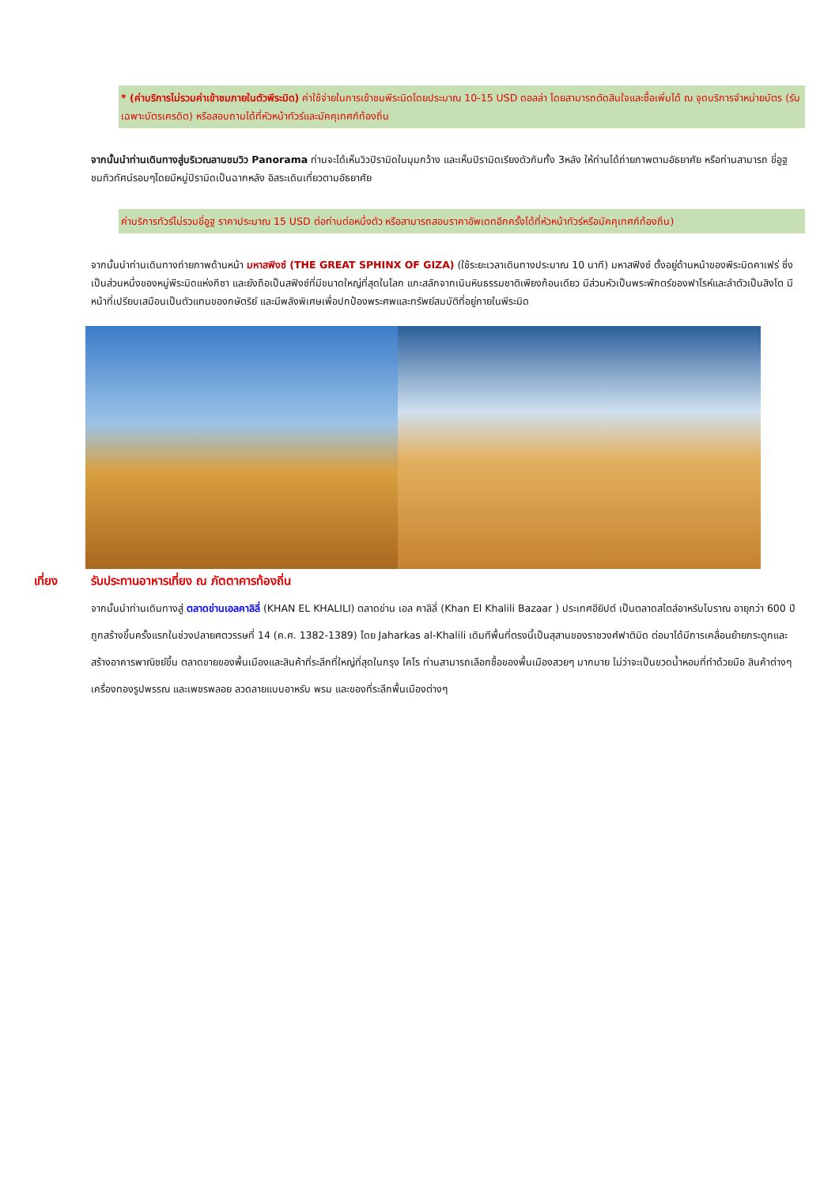* (ค่าบริการไม่รวมค่าเข้าชมภายในตัวพีระมิด) ค่าใช้จ่ายในการเข้าชมพีระมิดโดยประมาณ 10-15 USD ดอลล่า โดยสามารถตัดสินใจและซื้อเพิ่มได้ ณ จุดบริการจำหน่ายบัตร (รับเฉพาะบัตรเครดิต) หรือสอบถามได้ที่หัวหน้าทัวร์และมัคคุเทศก์ท้องถิ่น
จากนั้นนำท่านเดินทางสู่บริเวณลานชมวิว Panorama ท่านจะได้เห็นวิวปิรามิดในมุมกว้าง และเห็นปิรามิดเรียงตัวกันทั้ง 3หลัง ให้ท่านได้ถ่ายภาพตามอัธยาศัย หรือท่านสามารถ ขี่อูฐ ชมทิวทัศน์รอบๆโดยมีหมู่ปิรามิดเป็นฉากหลัง อิสระเดินเที่ยวตามอัธยาศัย
ค่าบริการทัวร์ไม่รวมขี่อูฐ ราคาประมาณ 15 USD ต่อท่านต่อหนึ่งตัว หรือสามารถสอบราคาอัพเดทอีกครั้งได้ที่หัวหน้าทัวร์หรือมัคคุเทศก์ท้องถิ่น)
จากนั้นนำท่านเดินทางถ่ายภาพด้านหน้า มหาสฟิงซ์ (THE GREAT SPHINX OF GIZA) (ใช้ระยะเวลาเดินทางประมาณ 10 นาที) มหาสฟิงซ์ ตั้งอยู่ด้านหน้าของพีระมิดคาเฟร่ ซึ่งเป็นส่วนหนึ่งของหมู่พีระมิดแห่งกีซา และยังถือเป็นสฟิงซ์ที่มีขนาดใหญ่ที่สุดในโลก แกะสลักจากเนินหินธรรมชาติเพียงก้อนเดียว มีส่วนหัวเป็นพระพักตร์ของฟาโรห์และลำตัวเป็นสิงโต มี หน้าที่เปรียบเสมือนเป็นตัวแทนของกษัตริย์ และมีพลังพิเศษเพื่อปกป้องพระศพและทรัพย์สมบัติที่อยู่ภายในพีระมิด
เที่ยง รับประทานอาหารเที่ยง ณ ภัตตาคารท้องถิ่น
จากนั้นนำท่านเดินทางสู่ ตลาดข่านเอลคาลิลี่ (KHAN EL KHALILI) ตลาดข่าน เอล คาลิลี่ (Khan El Khalili Bazaar ) ประเทศอียิปต์ เป็นตลาดสไตล์อาหรับโบราณ อายุกว่า 600 ปี ถูกสร้างขึ้นครั้งแรกในช่วงปลายศตวรรษที่ 14 (ค.ศ. 1382-1389) โดย Jaharkas al-Khalili เดิมทีพื้นที่ตรงนี้เป็นสุสานของราชวงศ์ฟาติมิด ต่อมาได้มีการเคลื่อนย้ายกระดูกและสร้างอาคารพาณิชย์ขึ้น ตลาดขายของพื้นเมืองและสินค้าที่ระลึกที่ใหญ่ที่สุดในกรุง ไคโร ท่านสามารถเลือกซื้อของพื้นเมืองสวยๆ มากมาย ไม่ว่าจะเป็นขวดน้ำหอมที่ทำด้วยมือ สินค้าต่างๆ เครื่องทองรูปพรรณ และเพชรพลอย ลวดลายแบบอาหรับ พรม และของที่ระลึกพื้นเมืองต่างๆ